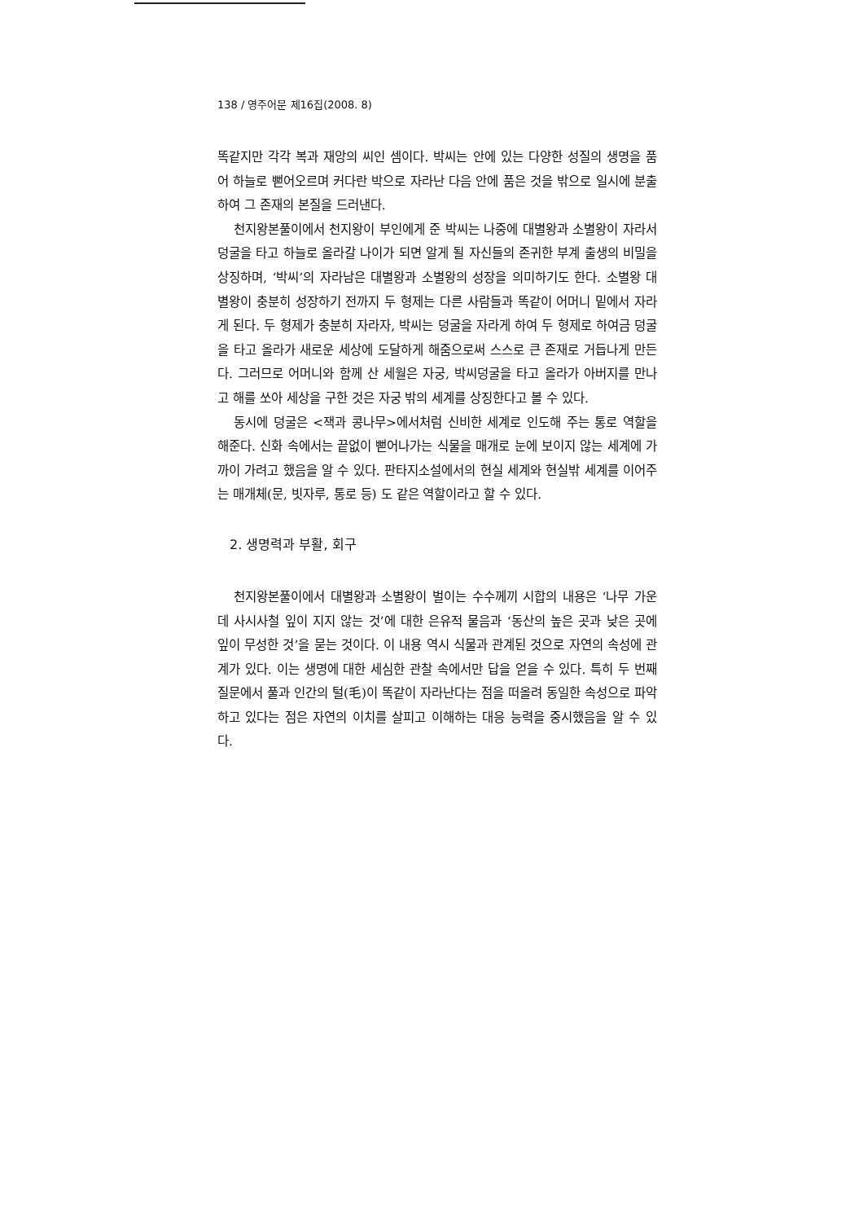138 / 영주어문 제16집(2008. 8)
똑같지만 각각 복과 재앙의 씨인 셈이다. 박씨는 안에 있는 다양한 성질의 생명을 품어 하늘로 뻗어오르며 커다란 박으로 자라난 다음 안에 품은 것을 밖으로 일시에 분출하여 그 존재의 본질을 드러낸다.
천지왕본풀이에서 천지왕이 부인에게 준 박씨는 나중에 대별왕과 소별왕이 자라서 덩굴을 타고 하늘로 올라갈 나이가 되면 알게 될 자신들의 존귀한 부계 출생의 비밀을 상징하며, ‘박씨’의 자라남은 대별왕과 소별왕의 성장을 의미하기도 한다. 소별왕 대별왕이 충분히 성장하기 전까지 두 형제는 다른 사람들과 똑같이 어머니 밑에서 자라게 된다. 두 형제가 충분히 자라자, 박씨는 덩굴을 자라게 하여 두 형제로 하여금 덩굴을 타고 올라가 새로운 세상에 도달하게 해줌으로써 스스로 큰 존재로 거듭나게 만든다. 그러므로 어머니와 함께 산 세월은 자궁, 박씨덩굴을 타고 올라가 아버지를 만나고 해를 쏘아 세상을 구한 것은 자궁 밖의 세계를 상징한다고 볼 수 있다.
동시에 덩굴은 <잭과 콩나무>에서처럼 신비한 세계로 인도해 주는 통로 역할을 해준다. 신화 속에서는 끝없이 뻗어나가는 식물을 매개로 눈에 보이지 않는 세계에 가까이 가려고 했음을 알 수 있다. 판타지소설에서의 현실 세계와 현실밖 세계를 이어주는 매개체(문, 빗자루, 통로 등) 도 같은 역할이라고 할 수 있다.
2. 생명력과 부활, 회구
천지왕본풀이에서 대별왕과 소별왕이 벌이는 수수께끼 시합의 내용은 ‘나무 가운데 사시사철 잎이 지지 않는 것’에 대한 은유적 물음과 ‘동산의 높은 곳과 낮은 곳에 잎이 무성한 것’을 묻는 것이다. 이 내용 역시 식물과 관계된 것으로 자연의 속성에 관계가 있다. 이는 생명에 대한 세심한 관찰 속에서만 답을 얻을 수 있다. 특히 두 번째 질문에서 풀과 인간의 털(毛)이 똑같이 자라난다는 점을 떠올려 동일한 속성으로 파악하고 있다는 점은 자연의 이치를 살피고 이해하는 대응 능력을 중시했음을 알 수 있다.